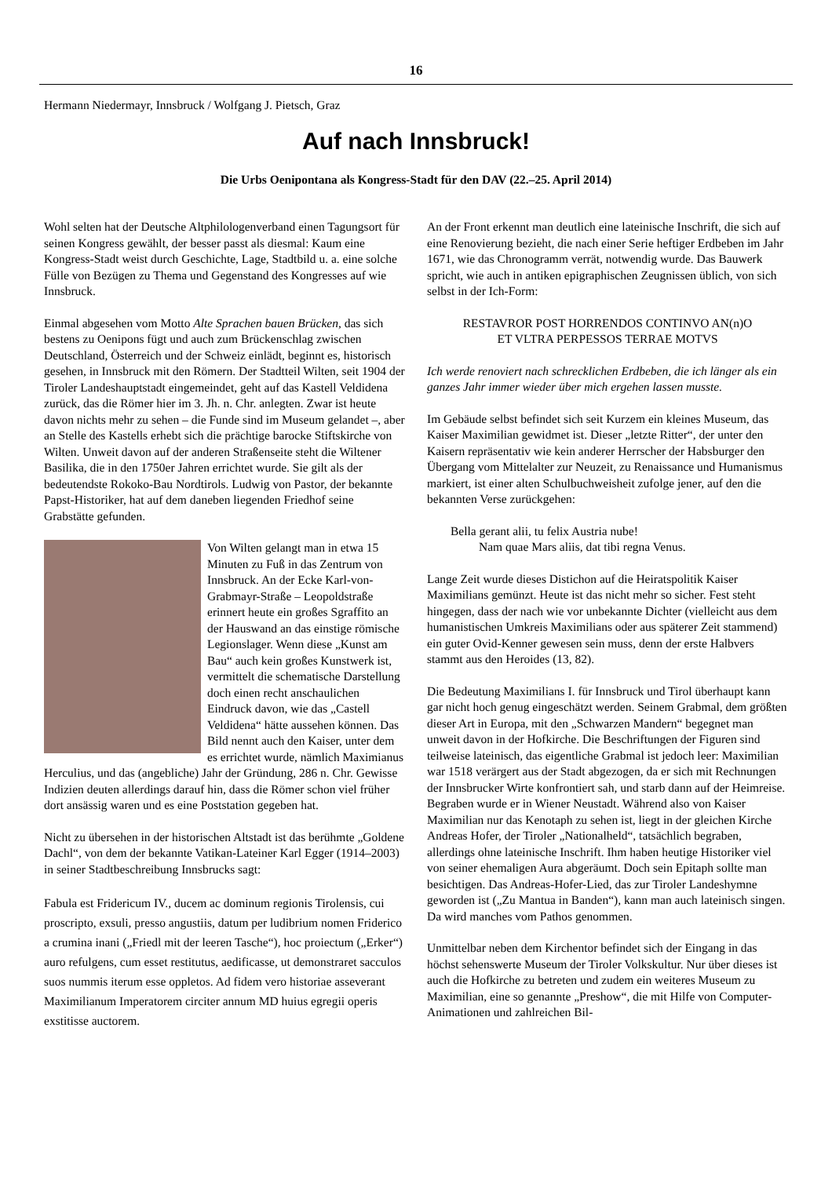16
Hermann Niedermayr, Innsbruck / Wolfgang J. Pietsch, Graz
Auf nach Innsbruck!
Die Urbs Oenipontana als Kongress-Stadt für den DAV (22.–25. April 2014)
Wohl selten hat der Deutsche Altphilologenverband einen Tagungsort für seinen Kongress gewählt, der besser passt als diesmal: Kaum eine Kongress-Stadt weist durch Geschichte, Lage, Stadtbild u. a. eine solche Fülle von Bezügen zu Thema und Gegenstand des Kongresses auf wie Innsbruck.
Einmal abgesehen vom Motto Alte Sprachen bauen Brücken, das sich bestens zu Oenipons fügt und auch zum Brückenschlag zwischen Deutschland, Österreich und der Schweiz einlädt, beginnt es, historisch gesehen, in Innsbruck mit den Römern. Der Stadtteil Wilten, seit 1904 der Tiroler Landeshauptstadt eingemeindet, geht auf das Kastell Veldidena zurück, das die Römer hier im 3. Jh. n. Chr. anlegten. Zwar ist heute davon nichts mehr zu sehen – die Funde sind im Museum gelandet –, aber an Stelle des Kastells erhebt sich die prächtige barocke Stiftskirche von Wilten. Unweit davon auf der anderen Straßenseite steht die Wiltener Basilika, die in den 1750er Jahren errichtet wurde. Sie gilt als der bedeutendste Rokoko-Bau Nordtirols. Ludwig von Pastor, der bekannte Papst-Historiker, hat auf dem daneben liegenden Friedhof seine Grabstätte gefunden.
Von Wilten gelangt man in etwa 15 Minuten zu Fuß in das Zentrum von Innsbruck. An der Ecke Karl-von-Grabmayr-Straße – Leopoldstraße erinnert heute ein großes Sgraffito an der Hauswand an das einstige römische Legionslager. Wenn diese „Kunst am Bau“ auch kein großes Kunstwerk ist, vermittelt die schematische Darstellung doch einen recht anschaulichen Eindruck davon, wie das „Castell Veldidena“ hätte aussehen können. Das Bild nennt auch den Kaiser, unter dem es errichtet wurde, nämlich Maximianus Herculius, und das (angebliche) Jahr der Gründung, 286 n. Chr. Gewisse Indizien deuten allerdings darauf hin, dass die Römer schon viel früher dort ansässig waren und es eine Poststation gegeben hat.
Nicht zu übersehen in der historischen Altstadt ist das berühmte „Goldene Dachl“, von dem der bekannte Vatikan-Lateiner Karl Egger (1914–2003) in seiner Stadtbeschreibung Innsbrucks sagt:
Fabula est Fridericum IV., ducem ac dominum regionis Tirolensis, cui proscripto, exsuli, presso angustiis, datum per ludibrium nomen Friderico a crumina inani („Friedl mit der leeren Tasche“), hoc proiectum („Erker“) auro refulgens, cum esset restitutus, aedificasse, ut demonstraret sacculos suos nummis iterum esse oppletos. Ad fidem vero historiae asseverant Maximilianum Imperatorem circiter annum MD huius egregii operis exstitisse auctorem.
An der Front erkennt man deutlich eine lateinische Inschrift, die sich auf eine Renovierung bezieht, die nach einer Serie heftiger Erdbeben im Jahr 1671, wie das Chronogramm verrät, notwendig wurde. Das Bauwerk spricht, wie auch in antiken epigraphischen Zeugnissen üblich, von sich selbst in der Ich-Form:
RESTAVROR POST HORRENDOS CONTINVO AN(n)O
ET VLTRA PERPESSOS TERRAE MOTVS
Ich werde renoviert nach schrecklichen Erdbeben, die ich länger als ein ganzes Jahr immer wieder über mich ergehen lassen musste.
Im Gebäude selbst befindet sich seit Kurzem ein kleines Museum, das Kaiser Maximilian gewidmet ist. Dieser „letzte Ritter“, der unter den Kaisern repräsentativ wie kein anderer Herrscher der Habsburger den Übergang vom Mittelalter zur Neuzeit, zu Renaissance und Humanismus markiert, ist einer alten Schulbuchweisheit zufolge jener, auf den die bekannten Verse zurückgehen:
Bella gerant alii, tu felix Austria nube!
Nam quae Mars aliis, dat tibi regna Venus.
Lange Zeit wurde dieses Distichon auf die Heiratspolitik Kaiser Maximilians gemünzt. Heute ist das nicht mehr so sicher. Fest steht hingegen, dass der nach wie vor unbekannte Dichter (vielleicht aus dem humanistischen Umkreis Maximilians oder aus späterer Zeit stammend) ein guter Ovid-Kenner gewesen sein muss, denn der erste Halbvers stammt aus den Heroides (13, 82).
Die Bedeutung Maximilians I. für Innsbruck und Tirol überhaupt kann gar nicht hoch genug eingeschätzt werden. Seinem Grabmal, dem größten dieser Art in Europa, mit den „Schwarzen Mandern“ begegnet man unweit davon in der Hofkirche. Die Beschriftungen der Figuren sind teilweise lateinisch, das eigentliche Grabmal ist jedoch leer: Maximilian war 1518 verärgert aus der Stadt abgezogen, da er sich mit Rechnungen der Innsbrucker Wirte konfrontiert sah, und starb dann auf der Heimreise. Begraben wurde er in Wiener Neustadt. Während also von Kaiser Maximilian nur das Kenotaph zu sehen ist, liegt in der gleichen Kirche Andreas Hofer, der Tiroler „Nationalheld“, tatsächlich begraben, allerdings ohne lateinische Inschrift. Ihm haben heutige Historiker viel von seiner ehemaligen Aura abgeräumt. Doch sein Epitaph sollte man besichtigen. Das Andreas-Hofer-Lied, das zur Tiroler Landeshymne geworden ist („Zu Mantua in Banden“), kann man auch lateinisch singen. Da wird manches vom Pathos genommen.
Unmittelbar neben dem Kirchentor befindet sich der Eingang in das höchst sehenswerte Museum der Tiroler Volkskultur. Nur über dieses ist auch die Hofkirche zu betreten und zudem ein weiteres Museum zu Maximilian, eine so genannte „Preshow“, die mit Hilfe von Computer-Animationen und zahlreichen Bil-